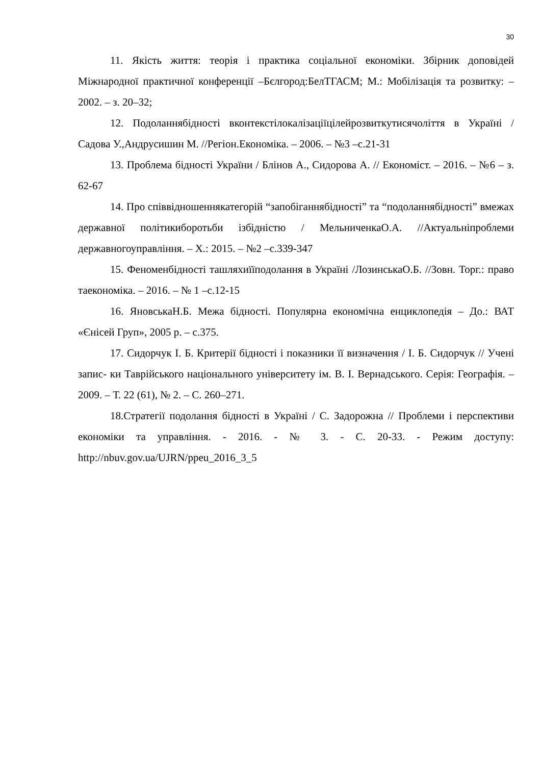30
11. Якість життя: теорія і практика соціальної економіки. Збірник доповідей Міжнародної практичної конференції –Бєлгород:БелТГАСМ; М.: Мобілізація та розвитку: – 2002. – з. 20–32;
12. Подоланнябідності вконтекстілокалізаціїцілейрозвиткутисячоліття в Україні / Садова У.,Андрусишин М. //Регіон.Економіка. – 2006. – №3 –с.21-31
13. Проблема бідності України / Блінов А., Сидорова А. // Економіст. – 2016. – №6 – з. 62-67
14. Про співвідношеннякатегорій “запобіганнябідності” та “подоланнябідності” вмежах державної політикиборотьби ізбідністю / МельниченкаО.А. //Актуальніпроблеми державногоуправління. – Х.: 2015. – №2 –с.339-347
15. Феноменбідності ташляхиїїподолання в Україні /ЛозинськаО.Б. //Зовн. Торг.: право таекономіка. – 2016. – № 1 –с.12-15
16. ЯновськаН.Б. Межа бідності. Популярна економічна енциклопедія – До.: ВАТ «Єнісей Груп», 2005 р. – с.375.
17. Сидорчук І. Б. Критерії бідності і показники її визначення / І. Б. Сидорчук // Учені запис- ки Таврійського національного університету ім. В. І. Вернадського. Серія: Географія. – 2009. – Т. 22 (61), № 2. – С. 260–271.
18.Стратегії подолання бідності в Україні / С. Задорожна // Проблеми і перспективи економіки та управління. - 2016. - № 3. - С. 20-33. - Режим доступу: http://nbuv.gov.ua/UJRN/ppeu_2016_3_5